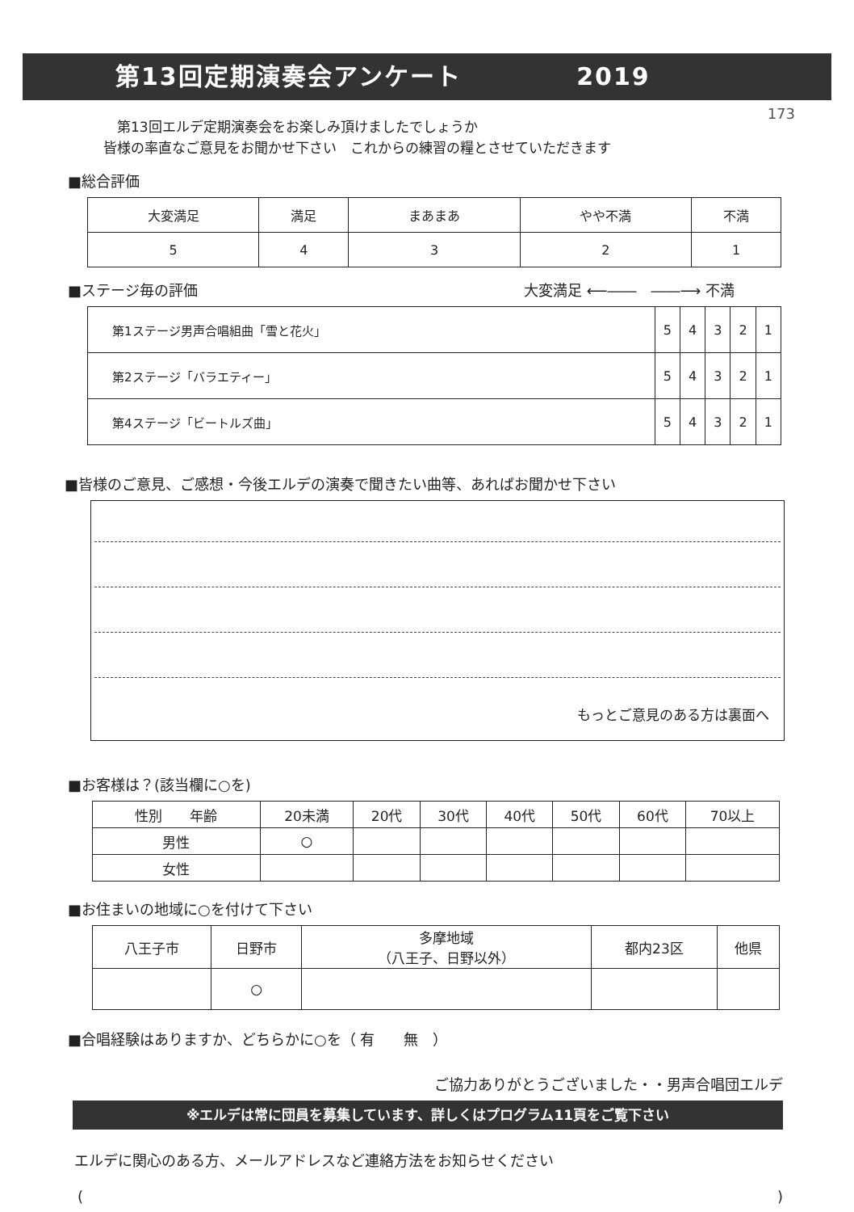第13回定期演奏会アンケート 2019
173
　第13回エルデ定期演奏会をお楽しみ頂けましたでしょうか
皆様の率直なご意見をお聞かせ下さい　これからの練習の糧とさせていただきます
■総合評価
| 大変満足 | 満足 | まあまあ | やや不満 | 不満 |
| --- | --- | --- | --- | --- |
| 5 | 4 | 3 | 2 | 1 |
■ステージ毎の評価 大変満足 ⟵――　――⟶ 不満
| 第1ステージ男声合唱組曲「雪と花火」 | 5 | 4 | 3 | 2 | 1 |
| 第2ステージ「バラエティー」 | 5 | 4 | 3 | 2 | 1 |
| 第4ステージ「ビートルズ曲」 | 5 | 4 | 3 | 2 | 1 |
■皆様のご意見、ご感想・今後エルデの演奏で聞きたい曲等、あればお聞かせ下さい
もっとご意見のある方は裏面へ
■お客様は？(該当欄に○を)
| 性別 年齢 | 20未満 | 20代 | 30代 | 40代 | 50代 | 60代 | 70以上 |
| 男性 | ○ | | | | | | |
| 女性 | | | | | | | |
■お住まいの地域に○を付けて下さい
| 八王子市 | 日野市 | 多摩地域 （八王子、日野以外） | 都内23区 | 他県 |
| | ○ | | | |
■合唱経験はありますか、どちらかに○を（ 有　　無　）
ご協力ありがとうございました・・男声合唱団エルデ
※エルデは常に団員を募集しています、詳しくはプログラム11頁をご覧下さい
エルデに関心のある方、メールアドレスなど連絡方法をお知らせください
()